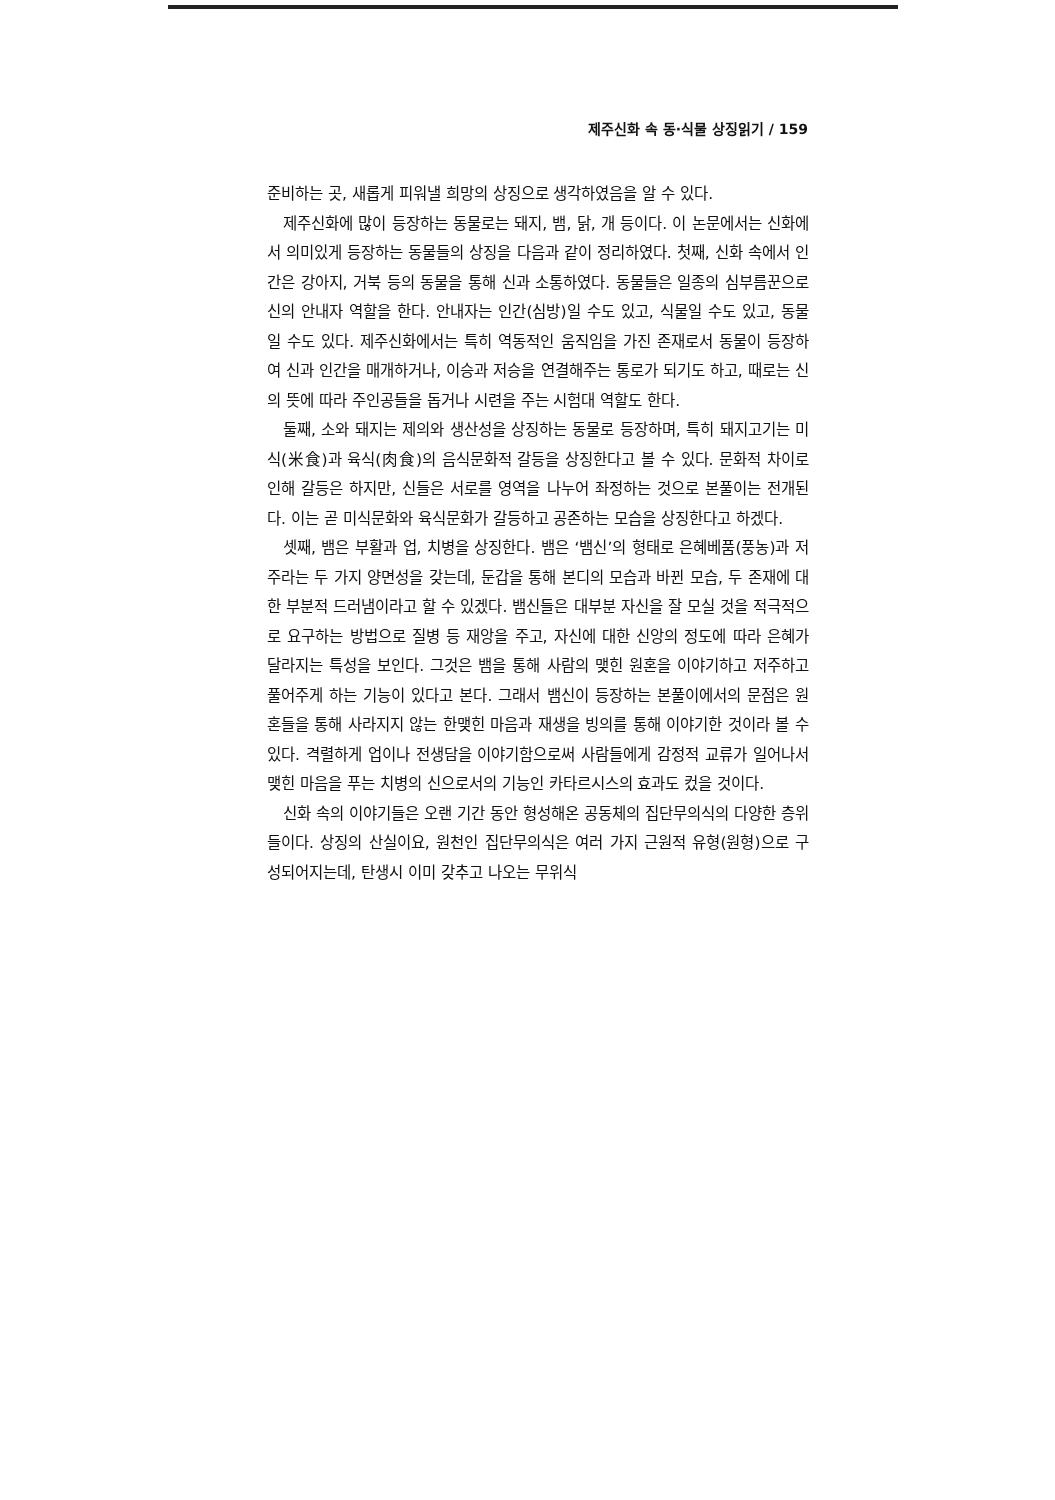제주신화 속 동·식물 상징읽기 / 159
준비하는 곳, 새롭게 피워낼 희망의 상징으로 생각하였음을 알 수 있다.
제주신화에 많이 등장하는 동물로는 돼지, 뱀, 닭, 개 등이다. 이 논문에서는 신화에서 의미있게 등장하는 동물들의 상징을 다음과 같이 정리하였다. 첫째, 신화 속에서 인간은 강아지, 거북 등의 동물을 통해 신과 소통하였다. 동물들은 일종의 심부름꾼으로 신의 안내자 역할을 한다. 안내자는 인간(심방)일 수도 있고, 식물일 수도 있고, 동물일 수도 있다. 제주신화에서는 특히 역동적인 움직임을 가진 존재로서 동물이 등장하여 신과 인간을 매개하거나, 이승과 저승을 연결해주는 통로가 되기도 하고, 때로는 신의 뜻에 따라 주인공들을 돕거나 시련을 주는 시험대 역할도 한다.
둘째, 소와 돼지는 제의와 생산성을 상징하는 동물로 등장하며, 특히 돼지고기는 미식(米食)과 육식(肉食)의 음식문화적 갈등을 상징한다고 볼 수 있다. 문화적 차이로 인해 갈등은 하지만, 신들은 서로를 영역을 나누어 좌정하는 것으로 본풀이는 전개된다. 이는 곧 미식문화와 육식문화가 갈등하고 공존하는 모습을 상징한다고 하겠다.
셋째, 뱀은 부활과 업, 치병을 상징한다. 뱀은 ‘뱀신’의 형태로 은혜베품(풍농)과 저주라는 두 가지 양면성을 갖는데, 둔갑을 통해 본디의 모습과 바뀐 모습, 두 존재에 대한 부분적 드러냄이라고 할 수 있겠다. 뱀신들은 대부분 자신을 잘 모실 것을 적극적으로 요구하는 방법으로 질병 등 재앙을 주고, 자신에 대한 신앙의 정도에 따라 은혜가 달라지는 특성을 보인다. 그것은 뱀을 통해 사람의 맺힌 원혼을 이야기하고 저주하고 풀어주게 하는 기능이 있다고 본다. 그래서 뱀신이 등장하는 본풀이에서의 문점은 원혼들을 통해 사라지지 않는 한맺힌 마음과 재생을 빙의를 통해 이야기한 것이라 볼 수 있다. 격렬하게 업이나 전생담을 이야기함으로써 사람들에게 감정적 교류가 일어나서 맺힌 마음을 푸는 치병의 신으로서의 기능인 카타르시스의 효과도 컸을 것이다.
신화 속의 이야기들은 오랜 기간 동안 형성해온 공동체의 집단무의식의 다양한 층위들이다. 상징의 산실이요, 원천인 집단무의식은 여러 가지 근원적 유형(원형)으로 구성되어지는데, 탄생시 이미 갖추고 나오는 무위식